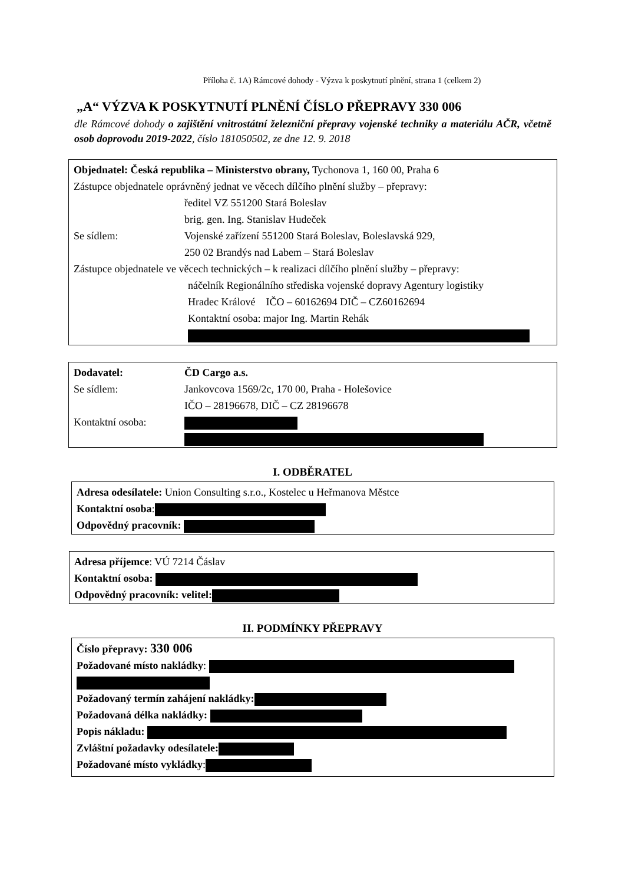Příloha č. 1A) Rámcové dohody - Výzva k poskytnutí plnění, strana 1 (celkem 2)
„A“ VÝZVA K POSKYTNUTÍ PLNĚNÍ ČÍSLO PŘEPRAVY 330 006
dle Rámcové dohody o zajištění vnitrostátní železniční přepravy vojenské techniky a materiálu AČR, včetně osob doprovodu 2019-2022, číslo 181050502, ze dne 12. 9. 2018
Objednatel: Česká republika – Ministerstvo obrany, Tychonova 1, 160 00, Praha 6
Zástupce objednatele oprávněný jednat ve věcech dílčího plnění služby – přepravy:
ředitel VZ 551200 Stará Boleslav
brig. gen. Ing. Stanislav Hudeček
Se sídlem: Vojenské zařízení 551200 Stará Boleslav, Boleslavská 929,
250 02 Brandýs nad Labem – Stará Boleslav
Zástupce objednatele ve věcech technických – k realizaci dílčího plnění služby – přepravy:
náčelník Regionálního střediska vojenské dopravy Agentury logistiky
Hradec Králové IČO – 60162694 DIČ – CZ60162694
Kontaktní osoba: major Ing. Martin Rehák
Dodavatel: ČD Cargo a.s.
Se sídlem: Jankovcova 1569/2c, 170 00, Praha - Holešovice
IČO – 28196678, DIČ – CZ 28196678
Kontaktní osoba:
I. ODBĚRATEL
Adresa odesílatele: Union Consulting s.r.o., Kostelec u Heřmanova Městce
Kontaktní osoba:
Odpovědný pracovník:
Adresa příjemce: VÚ 7214 Čáslav
Kontaktní osoba:
Odpovědný pracovník: velitel:
II. PODMÍNKY PŘEPRAVY
Číslo přepravy: 330 006
Požadované místo nakládky:
Požadovaný termín zahájení nakládky:
Požadovaná délka nakládky:
Popis nákladu:
Zvláštní požadavky odesílatele:
Požadované místo vykládky: